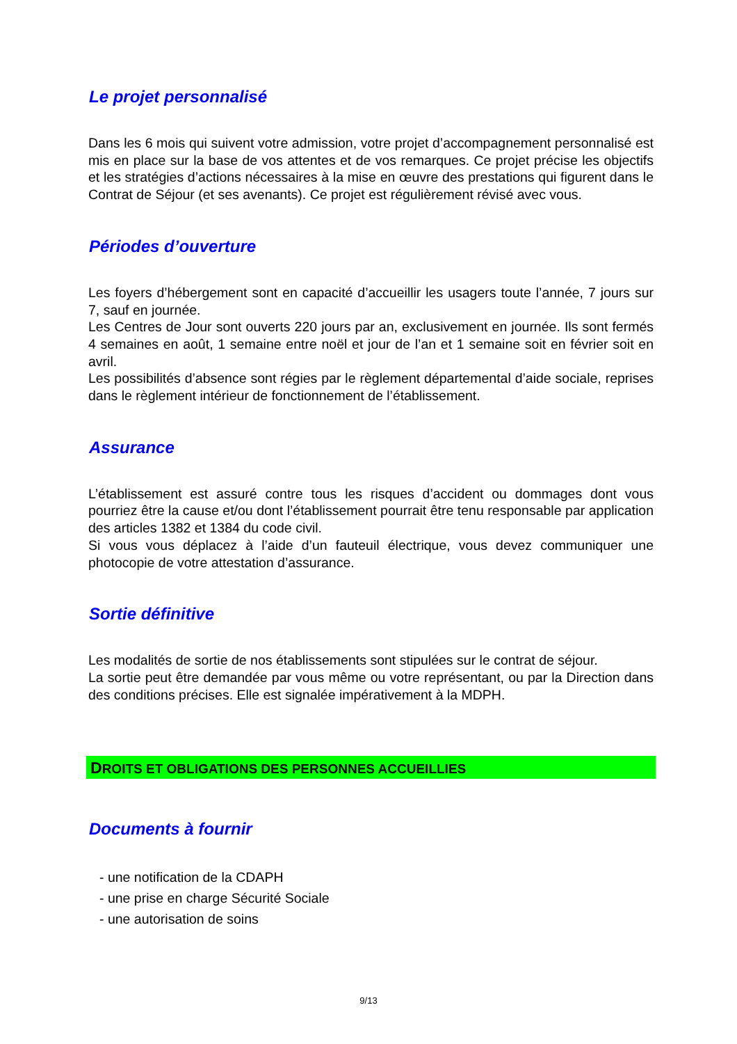Le projet personnalisé
Dans les 6 mois qui suivent votre admission, votre projet d’accompagnement personnalisé est mis en place sur la base de vos attentes et de vos remarques. Ce projet précise les objectifs et les stratégies d’actions nécessaires à la mise en œuvre des prestations qui figurent dans le Contrat de Séjour (et ses avenants). Ce projet est régulièrement révisé avec vous.
Périodes d’ouverture
Les foyers d’hébergement sont en capacité d’accueillir les usagers toute l’année, 7 jours sur 7, sauf en journée.
Les Centres de Jour sont ouverts 220 jours par an, exclusivement en journée. Ils sont fermés 4 semaines en août, 1 semaine entre noël et jour de l’an et 1 semaine soit en février soit en avril.
Les possibilités d’absence sont régies par le règlement départemental d’aide sociale, reprises dans le règlement intérieur de fonctionnement de l’établissement.
Assurance
L’établissement est assuré contre tous les risques d’accident ou dommages dont vous pourriez être la cause et/ou dont l’établissement pourrait être tenu responsable par application des articles 1382 et 1384 du code civil.
Si vous vous déplacez à l’aide d’un fauteuil électrique, vous devez communiquer une photocopie de votre attestation d’assurance.
Sortie définitive
Les modalités de sortie de nos établissements sont stipulées sur le contrat de séjour.
La sortie peut être demandée par vous même ou votre représentant, ou par la Direction dans des conditions précises. Elle est signalée impérativement à la MDPH.
DROITS ET OBLIGATIONS DES PERSONNES ACCUEILLIES
Documents à fournir
- une notification de la CDAPH
- une prise en charge Sécurité Sociale
- une autorisation de soins
9/13